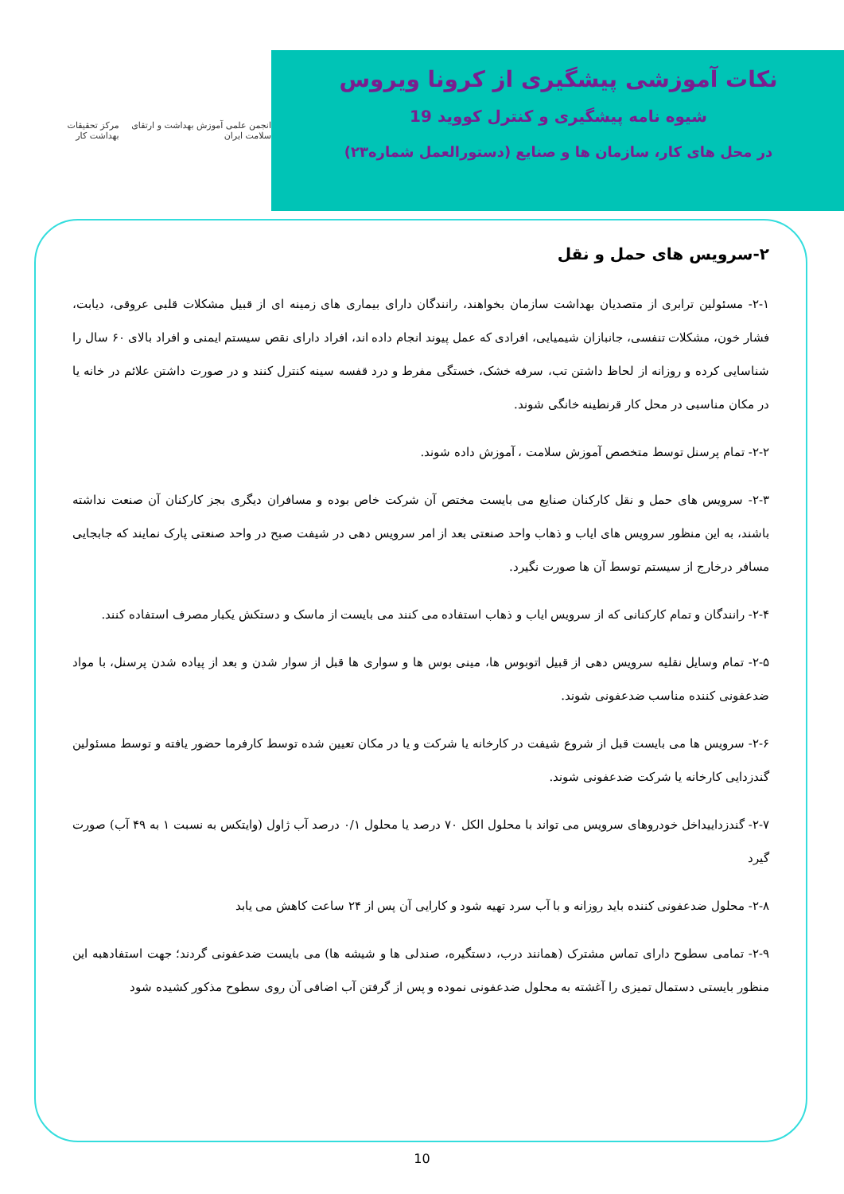نکات آموزشی پیشگیری از کرونا ویروس
شیوه نامه پیشگیری و کنترل کووید 19
در محل های کار، سازمان ها و صنایع (دستورالعمل شماره۲۳)
انجمن علمی آموزش بهداشت و ارتقای سلامت ایران
مرکز تحقیقات بهداشت کار
۲-سرویس های حمل و نقل
۲-۱- مسئولین ترابری از متصدیان بهداشت سازمان بخواهند، رانندگان دارای بیماری های زمینه ای از قبیل مشکلات قلبی عروقی، دیابت، فشار خون، مشکلات تنفسی، جانبازان شیمیایی، افرادی که عمل پیوند انجام داده اند، افراد دارای نقص سیستم ایمنی و افراد بالای ۶۰ سال را شناسایی کرده و روزانه از لحاظ داشتن تب، سرفه خشک، خستگی مفرط و درد قفسه سینه کنترل کنند و در صورت داشتن علائم در خانه یا در مکان مناسبی در محل کار قرنطینه خانگی شوند.
۲-۲- تمام پرسنل توسط متخصص آموزش سلامت ، آموزش داده شوند.
۲-۳- سرویس های حمل و نقل کارکنان صنایع می بایست مختص آن شرکت خاص بوده و مسافران دیگری بجز کارکنان آن صنعت نداشته باشند، به این منظور سرویس های ایاب و ذهاب واحد صنعتی بعد از امر سرویس دهی در شیفت صبح در واحد صنعتی پارک نمایند که جابجایی مسافر درخارج از سیستم توسط آن ها صورت نگیرد.
۲-۴- رانندگان و تمام کارکنانی که از سرویس ایاب و ذهاب استفاده می کنند می بایست از ماسک و دستکش یکبار مصرف استفاده کنند.
۲-۵- تمام وسایل نقلیه سرویس دهی از قبیل اتوبوس ها، مینی بوس ها و سواری ها قبل از سوار شدن و بعد از پیاده شدن پرسنل، با مواد ضدعفونی کننده مناسب ضدعفونی شوند.
۲-۶- سرویس ها می بایست قبل از شروع شیفت در کارخانه یا شرکت و یا در مکان تعیین شده توسط کارفرما حضور یافته و توسط مسئولین گندزدایی کارخانه یا شرکت ضدعفونی شوند.
۲-۷- گندزداییداخل خودروهای سرویس می تواند با محلول الکل ۷۰ درصد یا محلول ۰/۱ درصد آب ژاول (وایتکس به نسبت ۱ به ۴۹ آب) صورت گیرد
۲-۸- محلول ضدعفونی کننده باید روزانه و با آب سرد تهیه شود و کارایی آن پس از ۲۴ ساعت کاهش می یابد
۲-۹- تمامی سطوح دارای تماس مشترک (همانند درب، دستگیره، صندلی ها و شیشه ها) می بایست ضدعفونی گردند؛ جهت استفادهبه این منظور بایستی دستمال تمیزی را آغشته به محلول ضدعفونی نموده و پس از گرفتن آب اضافی آن روی سطوح مذکور کشیده شود
10